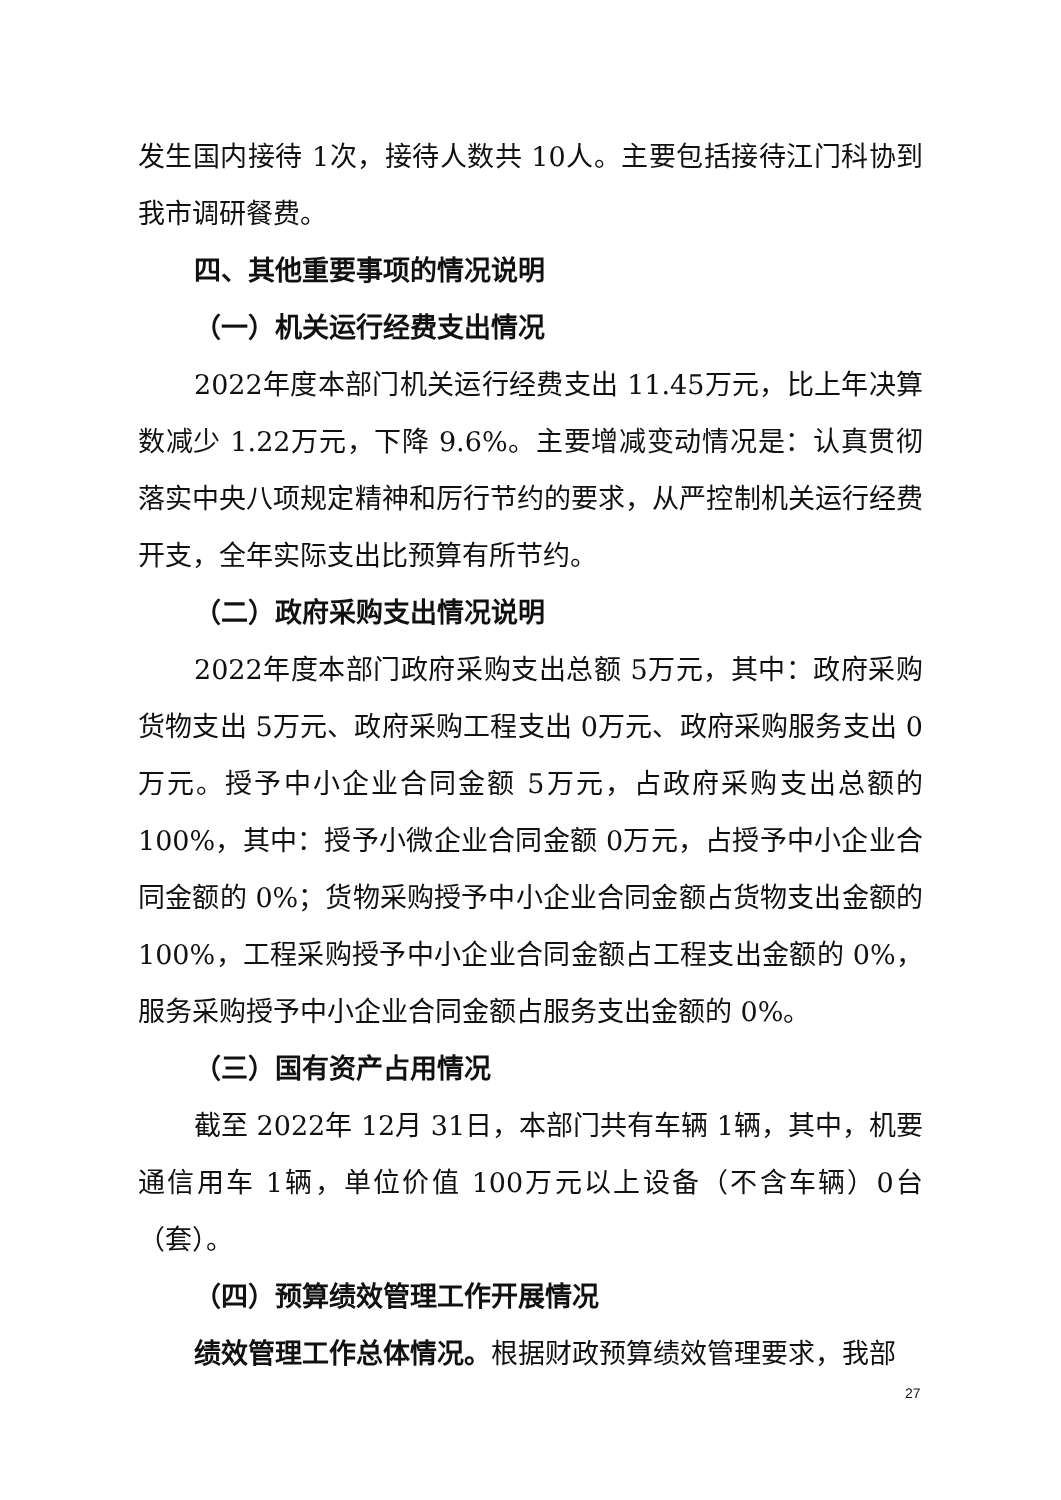发生国内接待 1次，接待人数共 10人。主要包括接待江门科协到我市调研餐费。
四、其他重要事项的情况说明
（一）机关运行经费支出情况
2022年度本部门机关运行经费支出 11.45万元，比上年决算数减少 1.22万元，下降 9.6%。主要增减变动情况是：认真贯彻落实中央八项规定精神和厉行节约的要求，从严控制机关运行经费开支，全年实际支出比预算有所节约。
（二）政府采购支出情况说明
2022年度本部门政府采购支出总额 5万元，其中：政府采购货物支出 5万元、政府采购工程支出 0万元、政府采购服务支出 0万元。授予中小企业合同金额 5万元，占政府采购支出总额的 100%，其中：授予小微企业合同金额 0万元，占授予中小企业合同金额的 0%；货物采购授予中小企业合同金额占货物支出金额的 100%，工程采购授予中小企业合同金额占工程支出金额的 0%，服务采购授予中小企业合同金额占服务支出金额的 0%。
（三）国有资产占用情况
截至 2022年 12月 31日，本部门共有车辆 1辆，其中，机要通信用车 1辆，单位价值 100万元以上设备（不含车辆）0台（套）。
（四）预算绩效管理工作开展情况
绩效管理工作总体情况。根据财政预算绩效管理要求，我部
27